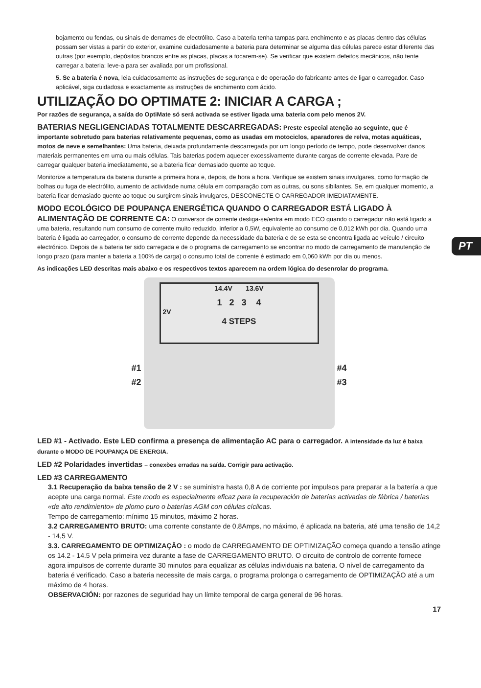PT
bojamento ou fendas, ou sinais de derrames de electrólito. Caso a bateria tenha tampas para enchimento e as placas dentro das células possam ser vistas a partir do exterior, examine cuidadosamente a bateria para determinar se alguma das células parece estar diferente das outras (por exemplo, depósitos brancos entre as placas, placas a tocarem-se). Se verificar que existem defeitos mecânicos, não tente carregar a bateria: leve-a para ser avaliada por um profissional.
5. Se a bateria é nova, leia cuidadosamente as instruções de segurança e de operação do fabricante antes de ligar o carregador. Caso aplicável, siga cuidadosa e exactamente as instruções de enchimento com ácido.
UTILIZAÇÃO DO OPTIMATE 2: INICIAR A CARGA ;
Por razões de segurança, a saída do OptiMate só será activada se estiver ligada uma bateria com pelo menos 2V.
BATERIAS NEGLIGENCIADAS TOTALMENTE DESCARREGADAS: Preste especial atenção ao seguinte, que é importante sobretudo para baterias relativamente pequenas, como as usadas em motociclos, aparadores de relva, motas aquáticas, motos de neve e semelhantes: Uma bateria, deixada profundamente descarregada por um longo período de tempo, pode desenvolver danos materiais permanentes em uma ou mais células. Tais baterias podem aquecer excessivamente durante cargas de corrente elevada. Pare de carregar qualquer bateria imediatamente, se a bateria ficar demasiado quente ao toque.
Monitorize a temperatura da bateria durante a primeira hora e, depois, de hora a hora. Verifique se existem sinais invulgares, como formação de bolhas ou fuga de electrólito, aumento de actividade numa célula em comparação com as outras, ou sons sibilantes. Se, em qualquer momento, a bateria ficar demasiado quente ao toque ou surgirem sinais invulgares, DESCONECTE O CARREGADOR IMEDIATAMENTE.
MODO ECOLÓGICO DE POUPANÇA ENERGÉTICA QUANDO O CARREGADOR ESTÁ LIGADO À ALIMENTAÇÃO DE CORRENTE CA: O conversor de corrente desliga-se/entra em modo ECO quando o carregador não está ligado a uma bateria, resultando num consumo de corrente muito reduzido, inferior a 0,5W, equivalente ao consumo de 0,012 kWh por dia. Quando uma bateria é ligada ao carregador, o consumo de corrente depende da necessidade da bateria e de se esta se encontra ligada ao veículo / circuito electrónico. Depois de a bateria ter sido carregada e de o programa de carregamento se encontrar no modo de carregamento de manutenção de longo prazo (para manter a bateria a 100% de carga) o consumo total de corrente é estimado em 0,060 kWh por dia ou menos.
As indicações LED descritas mais abaixo e os respectivos textos aparecem na ordem lógica do desenrolar do programa.
14.4V 13.6V
1 2 3 4
2V
4 STEPS
#1 #4
#2 #3
LED #1 - Activado. Este LED confirma a presença de alimentação AC para o carregador. A intensidade da luz é baixa durante o MODO DE POUPANÇA DE ENERGIA.
LED #2 Polaridades invertidas – conexões erradas na saída. Corrigir para activação.
LED #3 CARREGAMENTO
3.1 Recuperação da baixa tensão de 2 V : se suministra hasta 0,8 A de corriente por impulsos para preparar a la batería a que acepte una carga normal. Este modo es especialmente eficaz para la recuperación de baterías activadas de fábrica / baterías «de alto rendimiento» de plomo puro o baterías AGM con células cíclicas.
Tempo de carregamento: mínimo 15 minutos, máximo 2 horas.
3.2 CARREGAMENTO BRUTO: uma corrente constante de 0,8Amps, no máximo, é aplicada na bateria, até uma tensão de 14,2 - 14,5 V.
3.3. CARREGAMENTO DE OPTIMIZAÇÃO : o modo de CARREGAMENTO DE OPTIMIZAÇÃO começa quando a tensão atinge os 14.2 - 14.5 V pela primeira vez durante a fase de CARREGAMENTO BRUTO. O circuito de controlo de corrente fornece agora impulsos de corrente durante 30 minutos para equalizar as células individuais na bateria. O nível de carregamento da bateria é verificado. Caso a bateria necessite de mais carga, o programa prolonga o carregamento de OPTIMIZAÇÃO até a um máximo de 4 horas.
OBSERVACIÓN: por razones de seguridad hay un límite temporal de carga general de 96 horas.
17